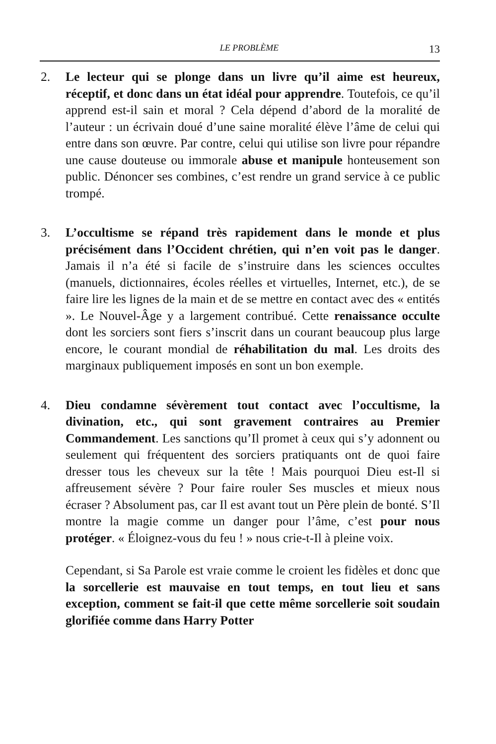LE PROBLÈME 13
2. Le lecteur qui se plonge dans un livre qu’il aime est heureux, réceptif, et donc dans un état idéal pour apprendre. Toutefois, ce qu’il apprend est-il sain et moral ? Cela dépend d’abord de la moralité de l’auteur : un écrivain doué d’une saine moralité élève l’âme de celui qui entre dans son œuvre. Par contre, celui qui utilise son livre pour répandre une cause douteuse ou immorale abuse et manipule honteusement son public. Dénoncer ses combines, c’est rendre un grand service à ce public trompé.
3. L’occultisme se répand très rapidement dans le monde et plus précisément dans l’Occident chrétien, qui n’en voit pas le danger. Jamais il n’a été si facile de s’instruire dans les sciences occultes (manuels, dictionnaires, écoles réelles et virtuelles, Internet, etc.), de se faire lire les lignes de la main et de se mettre en contact avec des « entités ». Le Nouvel-Âge y a largement contribué. Cette renaissance occulte dont les sorciers sont fiers s’inscrit dans un courant beaucoup plus large encore, le courant mondial de réhabilitation du mal. Les droits des marginaux publiquement imposés en sont un bon exemple.
4. Dieu condamne sévèrement tout contact avec l’occultisme, la divination, etc., qui sont gravement contraires au Premier Commandement. Les sanctions qu’Il promet à ceux qui s’y adonnent ou seulement qui fréquentent des sorciers pratiquants ont de quoi faire dresser tous les cheveux sur la tête ! Mais pourquoi Dieu est-Il si affreusement sévère ? Pour faire rouler Ses muscles et mieux nous écraser ? Absolument pas, car Il est avant tout un Père plein de bonté. S’Il montre la magie comme un danger pour l’âme, c’est pour nous protéger. « Éloignez-vous du feu ! » nous crie-t-Il à pleine voix.
Cependant, si Sa Parole est vraie comme le croient les fidèles et donc que la sorcellerie est mauvaise en tout temps, en tout lieu et sans exception, comment se fait-il que cette même sorcellerie soit soudain glorifiée comme dans Harry Potter